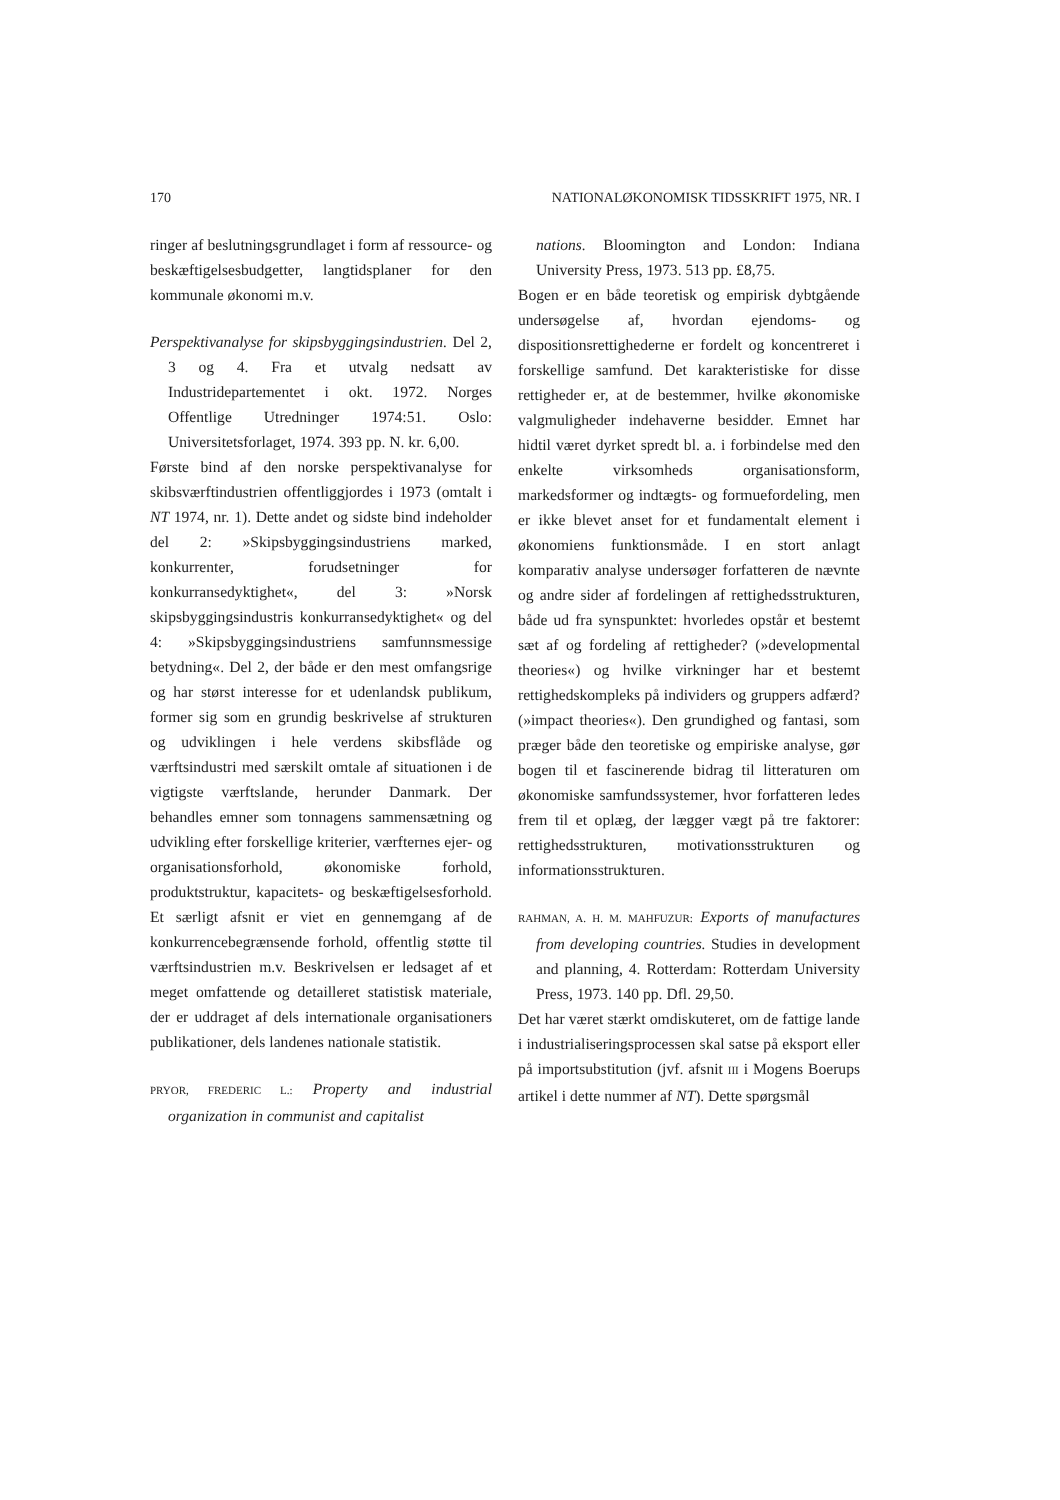170 NATIONALØKONOMISK TIDSSKRIFT 1975, NR. I
ringer af beslutningsgrundlaget i form af ressource- og beskæftigelsesbudgetter, langtidsplaner for den kommunale økonomi m.v.
Perspektivanalyse for skipsbyggingsindustrien. Del 2, 3 og 4. Fra et utvalg nedsatt av Industridepartementet i okt. 1972. Norges Offentlige Utredninger 1974:51. Oslo: Universitetsforlaget, 1974. 393 pp. N. kr. 6,00.
Første bind af den norske perspektivanalyse for skibsværftindustrien offentliggjordes i 1973 (omtalt i NT 1974, nr. 1). Dette andet og sidste bind indeholder del 2: »Skipsbyggingsindustriens marked, konkurrenter, forudsetninger for konkurransedyktighet«, del 3: »Norsk skipsbyggingsindustris konkurransedyktighet« og del 4: »Skipsbyggingsindustriens samfunnsmessige betydning«. Del 2, der både er den mest omfangsrige og har størst interesse for et udenlandsk publikum, former sig som en grundig beskrivelse af strukturen og udviklingen i hele verdens skibsflåde og værftsindustri med særskilt omtale af situationen i de vigtigste værftslande, herunder Danmark. Der behandles emner som tonnagens sammensætning og udvikling efter forskellige kriterier, værfternes ejer- og organisationsforhold, økonomiske forhold, produktstruktur, kapacitets- og beskæftigelsesforhold. Et særligt afsnit er viet en gennemgang af de konkurrencebegrænsende forhold, offentlig støtte til værftsindustrien m.v. Beskrivelsen er ledsaget af et meget omfattende og detailleret statistisk materiale, der er uddraget af dels internationale organisationers publikationer, dels landenes nationale statistik.
PRYOR, FREDERIC L.: Property and industrial organization in communist and capitalist
nations. Bloomington and London: Indiana University Press, 1973. 513 pp. £8,75.
Bogen er en både teoretisk og empirisk dybtgående undersøgelse af, hvordan ejendoms- og dispositionsrettighederne er fordelt og koncentreret i forskellige samfund. Det karakteristiske for disse rettigheder er, at de bestemmer, hvilke økonomiske valgmuligheder indehaverne besidder. Emnet har hidtil været dyrket spredt bl. a. i forbindelse med den enkelte virksomheds organisationsform, markedsformer og indtægts- og formuefordeling, men er ikke blevet anset for et fundamentalt element i økonomiens funktionsmåde. I en stort anlagt komparativ analyse undersøger forfatteren de nævnte og andre sider af fordelingen af rettighedsstrukturen, både ud fra synspunktet: hvorledes opstår et bestemt sæt af og fordeling af rettigheder? (»developmental theories«) og hvilke virkninger har et bestemt rettighedskompleks på individers og gruppers adfærd? (»impact theories«). Den grundighed og fantasi, som præger både den teoretiske og empiriske analyse, gør bogen til et fascinerende bidrag til litteraturen om økonomiske samfundssystemer, hvor forfatteren ledes frem til et oplæg, der lægger vægt på tre faktorer: rettighedsstrukturen, motivationsstrukturen og informationsstrukturen.
RAHMAN, A. H. M. MAHFUZUR: Exports of manufactures from developing countries. Studies in development and planning, 4. Rotterdam: Rotterdam University Press, 1973. 140 pp. Dfl. 29,50.
Det har været stærkt omdiskuteret, om de fattige lande i industrialiseringsprocessen skal satse på eksport eller på importsubstitution (jvf. afsnit III i Mogens Boerups artikel i dette nummer af NT). Dette spørgsmål